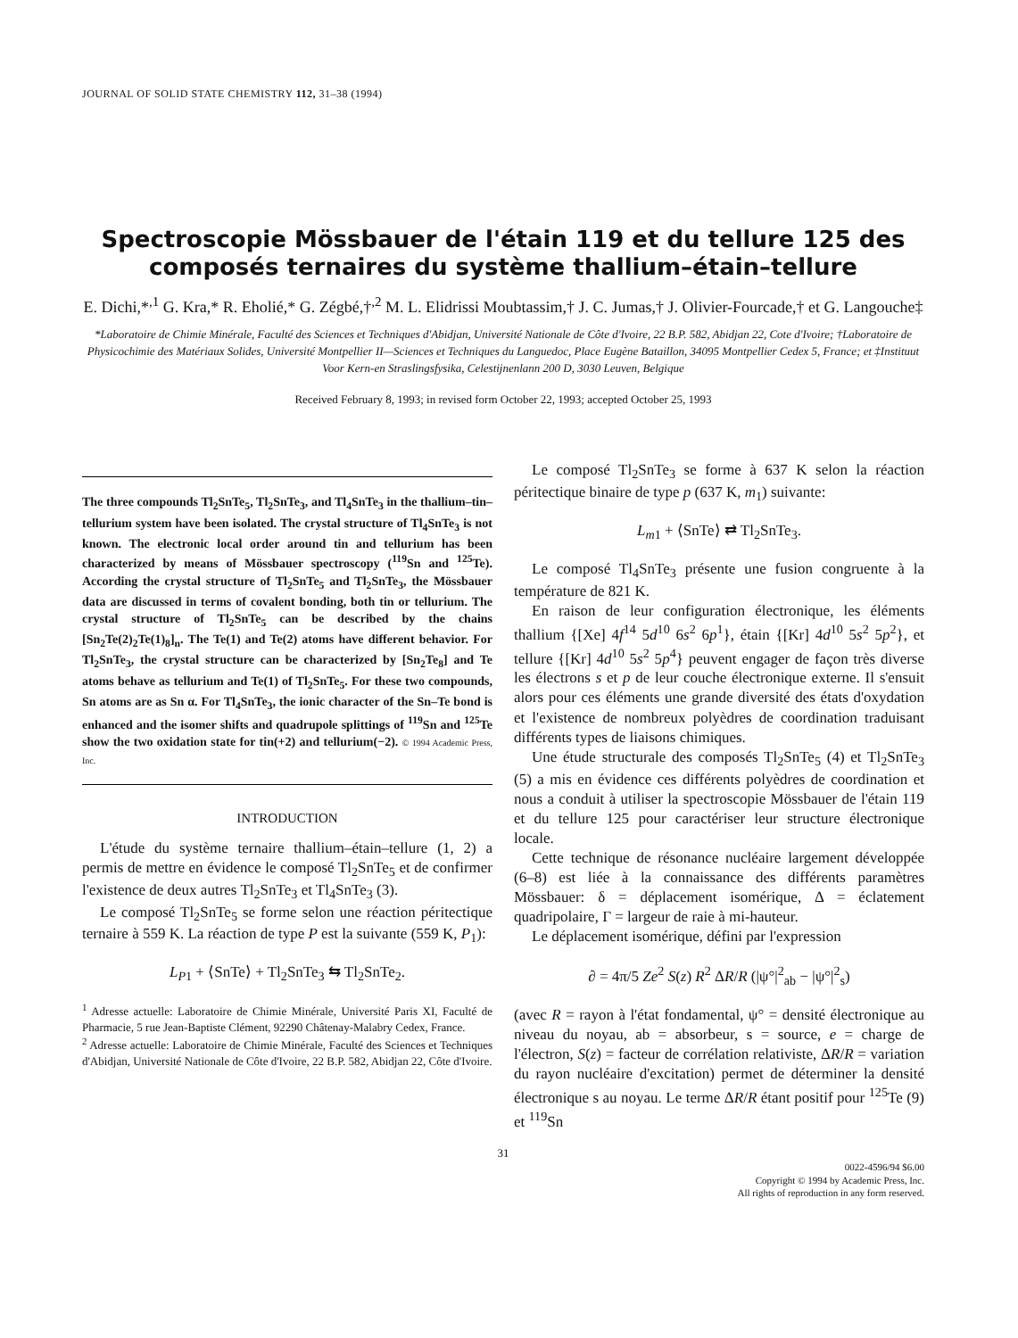JOURNAL OF SOLID STATE CHEMISTRY 112, 31–38 (1994)
Spectroscopie Mössbauer de l'étain 119 et du tellure 125 des composés ternaires du système thallium–étain–tellure
E. Dichi,*<sup>,1</sup> G. Kra,* R. Eholié,* G. Zégbé,†<sup>,2</sup> M. L. Elidrissi Moubtassim,† J. C. Jumas,† J. Olivier-Fourcade,† et G. Langouche‡
*Laboratoire de Chimie Minérale, Faculté des Sciences et Techniques d'Abidjan, Université Nationale de Côte d'Ivoire, 22 B.P. 582, Abidjan 22, Cote d'Ivoire; †Laboratoire de Physicochimie des Matériaux Solides, Université Montpellier II—Sciences et Techniques du Languedoc, Place Eugène Bataillon, 34095 Montpellier Cedex 5, France; et ‡Instituut Voor Kern-en Straslingsfysika, Celestijnenlann 200 D, 3030 Leuven, Belgique
Received February 8, 1993; in revised form October 22, 1993; accepted October 25, 1993
The three compounds Tl<sub>2</sub>SnTe<sub>5</sub>, Tl<sub>2</sub>SnTe<sub>3</sub>, and Tl<sub>4</sub>SnTe<sub>3</sub> in the thallium–tin–tellurium system have been isolated. The crystal structure of Tl<sub>4</sub>SnTe<sub>3</sub> is not known. The electronic local order around tin and tellurium has been characterized by means of Mössbauer spectroscopy (<sup>119</sup>Sn and <sup>125</sup>Te). According the crystal structure of Tl<sub>2</sub>SnTe<sub>5</sub> and Tl<sub>2</sub>SnTe<sub>3</sub>, the Mössbauer data are discussed in terms of covalent bonding, both tin or tellurium. The crystal structure of Tl<sub>2</sub>SnTe<sub>5</sub> can be described by the chains [Sn<sub>2</sub>Te(2)<sub>2</sub>Te(1)<sub>8</sub>]<sub>n</sub>. The Te(1) and Te(2) atoms have different behavior. For Tl<sub>2</sub>SnTe<sub>3</sub>, the crystal structure can be characterized by [Sn<sub>2</sub>Te<sub>8</sub>] and Te atoms behave as tellurium and Te(1) of Tl<sub>2</sub>SnTe<sub>5</sub>. For these two compounds, Sn atoms are as Sn α. For Tl<sub>4</sub>SnTe<sub>3</sub>, the ionic character of the Sn–Te bond is enhanced and the isomer shifts and quadrupole splittings of <sup>119</sup>Sn and <sup>125</sup>Te show the two oxidation state for tin(+2) and tellurium(−2). © 1994 Academic Press, Inc.
INTRODUCTION
L'étude du système ternaire thallium–étain–tellure (1, 2) a permis de mettre en évidence le composé Tl<sub>2</sub>SnTe<sub>5</sub> et de confirmer l'existence de deux autres Tl<sub>2</sub>SnTe<sub>3</sub> et Tl<sub>4</sub>SnTe<sub>3</sub> (3).
Le composé Tl<sub>2</sub>SnTe<sub>5</sub> se forme selon une réaction péritectique ternaire à 559 K. La réaction de type P est la suivante (559 K, P<sub>1</sub>):
L<sub>P1</sub> + ⟨SnTe⟩ + Tl<sub>2</sub>SnTe<sub>3</sub> ⇆ Tl<sub>2</sub>SnTe<sub>2</sub>.
<sup>1</sup> Adresse actuelle: Laboratoire de Chimie Minérale, Université Paris XI, Faculté de Pharmacie, 5 rue Jean-Baptiste Clément, 92290 Châtenay-Malabry Cedex, France.
<sup>2</sup> Adresse actuelle: Laboratoire de Chimie Minérale, Faculté des Sciences et Techniques d'Abidjan, Université Nationale de Côte d'Ivoire, 22 B.P. 582, Abidjan 22, Côte d'Ivoire.
Le composé Tl<sub>2</sub>SnTe<sub>3</sub> se forme à 637 K selon la réaction péritectique binaire de type p (637 K, m<sub>1</sub>) suivante:
L<sub>m1</sub> + ⟨SnTe⟩ ⇄ Tl<sub>2</sub>SnTe<sub>3</sub>.
Le composé Tl<sub>4</sub>SnTe<sub>3</sub> présente une fusion congruente à la température de 821 K.
En raison de leur configuration électronique, les éléments thallium {[Xe] 4f<sup>14</sup> 5d<sup>10</sup> 6s<sup>2</sup> 6p<sup>1</sup>}, étain {[Kr] 4d<sup>10</sup> 5s<sup>2</sup> 5p<sup>2</sup>}, et tellure {[Kr] 4d<sup>10</sup> 5s<sup>2</sup> 5p<sup>4</sup>} peuvent engager de façon très diverse les électrons s et p de leur couche électronique externe. Il s'ensuit alors pour ces éléments une grande diversité des états d'oxydation et l'existence de nombreux polyèdres de coordination traduisant différents types de liaisons chimiques.
Une étude structurale des composés Tl<sub>2</sub>SnTe<sub>5</sub> (4) et Tl<sub>2</sub>SnTe<sub>3</sub> (5) a mis en évidence ces différents polyèdres de coordination et nous a conduit à utiliser la spectroscopie Mössbauer de l'étain 119 et du tellure 125 pour caractériser leur structure électronique locale.
Cette technique de résonance nucléaire largement développée (6–8) est liée à la connaissance des différents paramètres Mössbauer: δ = déplacement isomérique, Δ = éclatement quadripolaire, Γ = largeur de raie à mi-hauteur.
Le déplacement isomérique, défini par l'expression
∂ = 4π/5 Ze<sup>2</sup> S(z) R<sup>2</sup> ΔR/R (|ψ°|<sup>2</sup><sub>ab</sub> − |ψ°|<sup>2</sup><sub>s</sub>)
(avec R = rayon à l'état fondamental, ψ° = densité électronique au niveau du noyau, ab = absorbeur, s = source, e = charge de l'électron, S(z) = facteur de corrélation relativiste, ΔR/R = variation du rayon nucléaire d'excitation) permet de déterminer la densité électronique s au noyau. Le terme ΔR/R étant positif pour <sup>125</sup>Te (9) et <sup>119</sup>Sn
31
0022-4596/94 $6.00
Copyright © 1994 by Academic Press, Inc.
All rights of reproduction in any form reserved.